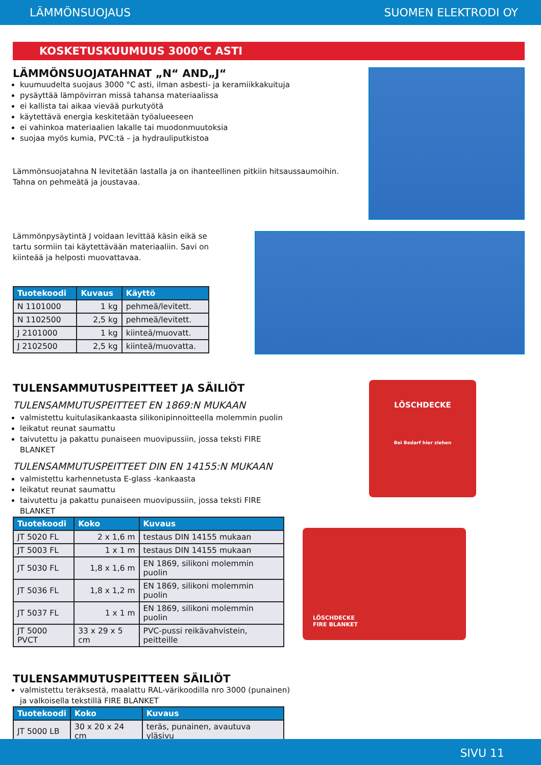LÄMMÖNSUOJAUS SUOMEN ELEKTRODI OY
KOSKETUSKUUMUUS 3000°C ASTI
LÄMMÖNSUOJATAHNAT „N“ AND„J“
kuumuudelta suojaus 3000 °C asti, ilman asbesti- ja keramiikkakuituja
pysäyttää lämpövirran missä tahansa materiaalissa
ei kallista tai aikaa vievää purkutyötä
käytettävä energia keskitetään työalueeseen
ei vahinkoa materiaalien lakalle tai muodonmuutoksia
suojaa myös kumia, PVC:tä – ja hydrauliputkistoa
Lämmönsuojatahna N levitetään lastalla ja on ihanteellinen pitkiin hitsaussaumoihin. Tahna on pehmeätä ja joustavaa.
Lämmönpysäytintä J voidaan levittää käsin eikä se tartu sormiin tai käytettävään materiaaliin. Savi on kiinteää ja helposti muovattavaa.
| Tuotekoodi | Kuvaus | Käyttö |
| --- | --- | --- |
| N 1101000 | 1 kg | pehmeä/levitett. |
| N 1102500 | 2,5 kg | pehmeä/levitett. |
| J 2101000 | 1 kg | kiinteä/muovatt. |
| J 2102500 | 2,5 kg | kiinteä/muovatta. |
TULENSAMMUTUSPEITTEET JA SÄILIÖT
TULENSAMMUTUSPEITTEET EN 1869:N MUKAAN
valmistettu kuitulasikankaasta silikonipinnoitteella molemmin puolin
leikatut reunat saumattu
taivutettu ja pakattu punaiseen muovipussiin, jossa teksti FIRE BLANKET
TULENSAMMUTUSPEITTEET DIN EN 14155:N MUKAAN
valmistettu karhennetusta E-glass -kankaasta
leikatut reunat saumattu
taivutettu ja pakattu punaiseen muovipussiin, jossa teksti FIRE BLANKET
| Tuotekoodi | Koko | Kuvaus |
| --- | --- | --- |
| JT 5020 FL | 2 x 1,6 m | testaus DIN 14155 mukaan |
| JT 5003 FL | 1 x 1 m | testaus DIN 14155 mukaan |
| JT 5030 FL | 1,8 x 1,6 m | EN 1869, silikoni molemmin puolin |
| JT 5036 FL | 1,8 x 1,2 m | EN 1869, silikoni molemmin puolin |
| JT 5037 FL | 1 x 1 m | EN 1869, silikoni molemmin puolin |
| JT 5000 PVCT | 33 x 29 x 5 cm | PVC-pussi reikävahvistein, peitteille |
TULENSAMMUTUSPEITTEEN SÄILIÖT
valmistettu teräksestä, maalattu RAL-värikoodilla nro 3000 (punainen) ja valkoisella tekstillä FIRE BLANKET
| Tuotekoodi | Koko | Kuvaus |
| --- | --- | --- |
| JT 5000 LB | 30 x 20 x 24 cm | teräs, punainen, avautuva yläsivu |
LÖSCHDECKE
Bei Bedarf hier ziehen
LÖSCHDECKE
FIRE BLANKET
SIVU 11